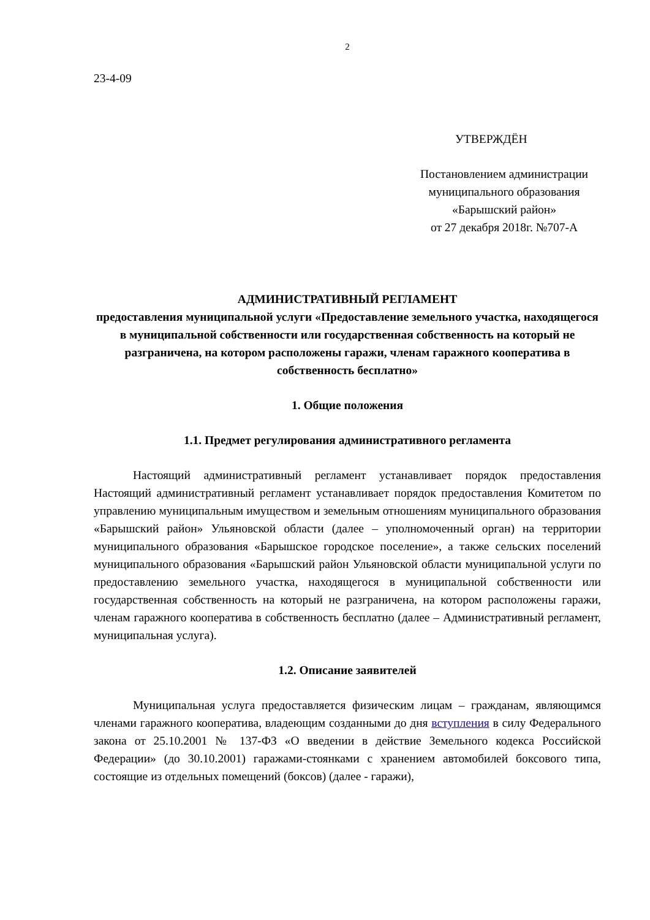2
23-4-09
УТВЕРЖДЁН
Постановлением администрации
муниципального образования
«Барышский район»
от 27 декабря 2018г. №707-А
АДМИНИСТРАТИВНЫЙ РЕГЛАМЕНТ
предоставления муниципальной услуги «Предоставление земельного участка, находящегося в муниципальной собственности или государственная собственность на который не разграничена, на котором расположены гаражи, членам гаражного кооператива в собственность бесплатно»
1. Общие положения
1.1. Предмет регулирования административного регламента
Настоящий административный регламент устанавливает порядок предоставления Настоящий административный регламент устанавливает порядок предоставления Комитетом по управлению муниципальным имуществом и земельным отношениям муниципального образования «Барышский район» Ульяновской области (далее – уполномоченный орган) на территории муниципального образования «Барышское городское поселение», а также сельских поселений муниципального образования «Барышский район Ульяновской области муниципальной услуги по предоставлению земельного участка, находящегося в муниципальной собственности или государственная собственность на который не разграничена, на котором расположены гаражи, членам гаражного кооператива в собственность бесплатно (далее – Административный регламент, муниципальная услуга).
1.2. Описание заявителей
Муниципальная услуга предоставляется физическим лицам – гражданам, являющимся членами гаражного кооператива, владеющим созданными до дня вступления в силу Федерального закона от 25.10.2001 № 137-ФЗ «О введении в действие Земельного кодекса Российской Федерации» (до 30.10.2001) гаражами-стоянками с хранением автомобилей боксового типа, состоящие из отдельных помещений (боксов) (далее - гаражи),